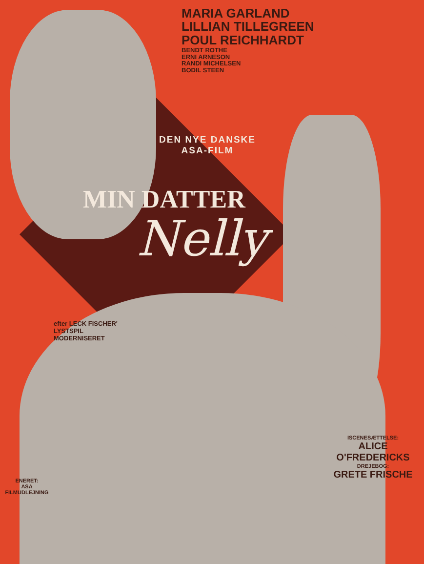MARIA GARLAND
LILLIAN TILLEGREEN
POUL REICHHARDT
BENDT ROTHE
ERNI ARNESON
RANDI MICHELSEN
BODIL STEEN
DEN NYE DANSKE
ASA-FILM
MIN DATTER
Nelly
efter LECK FISCHER'
LYSTSPIL
MODERNISERET
ISCENESÆTTELSE:
ALICE O'FREDERICKS
DREJEBOG:
GRETE FRISCHE
ENERET:
ASA FILMUDLEJNING